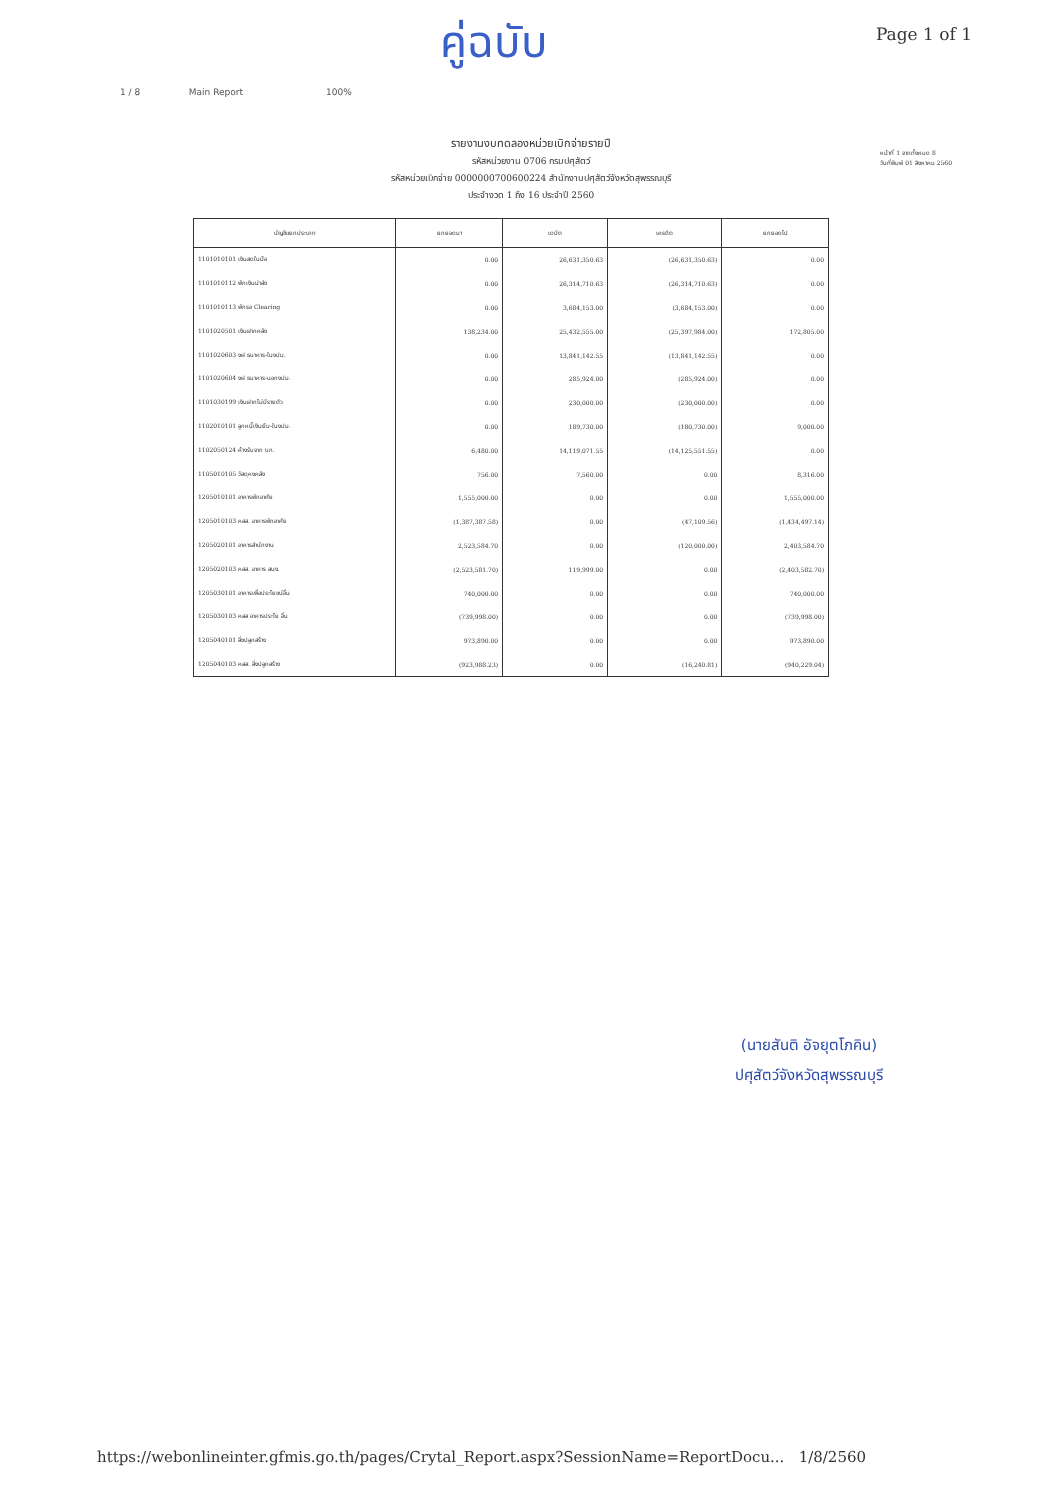คู่ฉบับ
Page 1 of 1
1 / 8 Main Report 100%
รายงานงบทดลองหน่วยเบิกจ่ายรายปี
รหัสหน่วยงาน 0706 กรมปศุสัตว์
รหัสหน่วยเบิกจ่าย 0000000700600224 สำนักงานปศุสัตว์จังหวัดสุพรรณบุรี
ประจำงวด 1 ถึง 16 ประจำปี 2560
หน้าที่ 1 จากทั้งหมด 8
วันที่พิมพ์ 01 สิงหาคม 2560
| บัญชีแยกประเภท | ยกยอดมา | เดบิต | เครดิต | ยกยอดไป |
| --- | --- | --- | --- | --- |
| 1101010101 เงินสดในมือ | 0.00 | 26,631,350.63 | (26,631,350.63) | 0.00 |
| 1101010112 พักเงินนำส่ง | 0.00 | 26,314,710.63 | (26,314,710.63) | 0.00 |
| 1101010113 พักรอ Clearing | 0.00 | 3,684,153.00 | (3,684,153.00) | 0.00 |
| 1101020501 เงินฝากคลัง | 138,234.00 | 25,432,555.00 | (25,397,984.00) | 172,805.00 |
| 1101020603 งฝ ธนาคาร-ในงปม. | 0.00 | 13,841,142.55 | (13,841,142.55) | 0.00 |
| 1101020604 งฝ ธนาคาร-นอกงปม. | 0.00 | 285,924.00 | (285,924.00) | 0.00 |
| 1101030199 เงินฝากไม่มีรายตัว | 0.00 | 230,000.00 | (230,000.00) | 0.00 |
| 1102010101 ลูกหนี้เงินยืม-ในงปม. | 0.00 | 189,730.00 | (180,730.00) | 9,000.00 |
| 1102050124 ค้างรับจาก บก. | 6,480.00 | 14,119,071.55 | (14,125,551.55) | 0.00 |
| 1105010105 วัสดุคงคลัง | 756.00 | 7,560.00 | 0.00 | 8,316.00 |
| 1205010101 อาคารพักอาศัย | 1,555,000.00 | 0.00 | 0.00 | 1,555,000.00 |
| 1205010103 คสส. อาคารพักอาศัย | (1,387,387.58) | 0.00 | (47,109.56) | (1,434,497.14) |
| 1205020101 อาคารสำนักงาน | 2,523,584.70 | 0.00 | (120,000.00) | 2,403,584.70 |
| 1205020103 คสส. อาคาร สนง. | (2,523,581.70) | 119,999.00 | 0.00 | (2,403,582.70) |
| 1205030101 อาคารเพื่อประโยชน์อื่น | 740,000.00 | 0.00 | 0.00 | 740,000.00 |
| 1205030103 คสส อาคารประโย อื่น | (739,998.00) | 0.00 | 0.00 | (739,998.00) |
| 1205040101 สิ่งปลูกสร้าง | 973,890.00 | 0.00 | 0.00 | 973,890.00 |
| 1205040103 คสส. สิ่งปลูกสร้าง | (923,988.23) | 0.00 | (16,240.81) | (940,229.04) |
(นายสันติ อัจยุตโภคิน)
ปศุสัตว์จังหวัดสุพรรณบุรี
https://webonlineinter.gfmis.go.th/pages/Crytal_Report.aspx?SessionName=ReportDocu... 1/8/2560